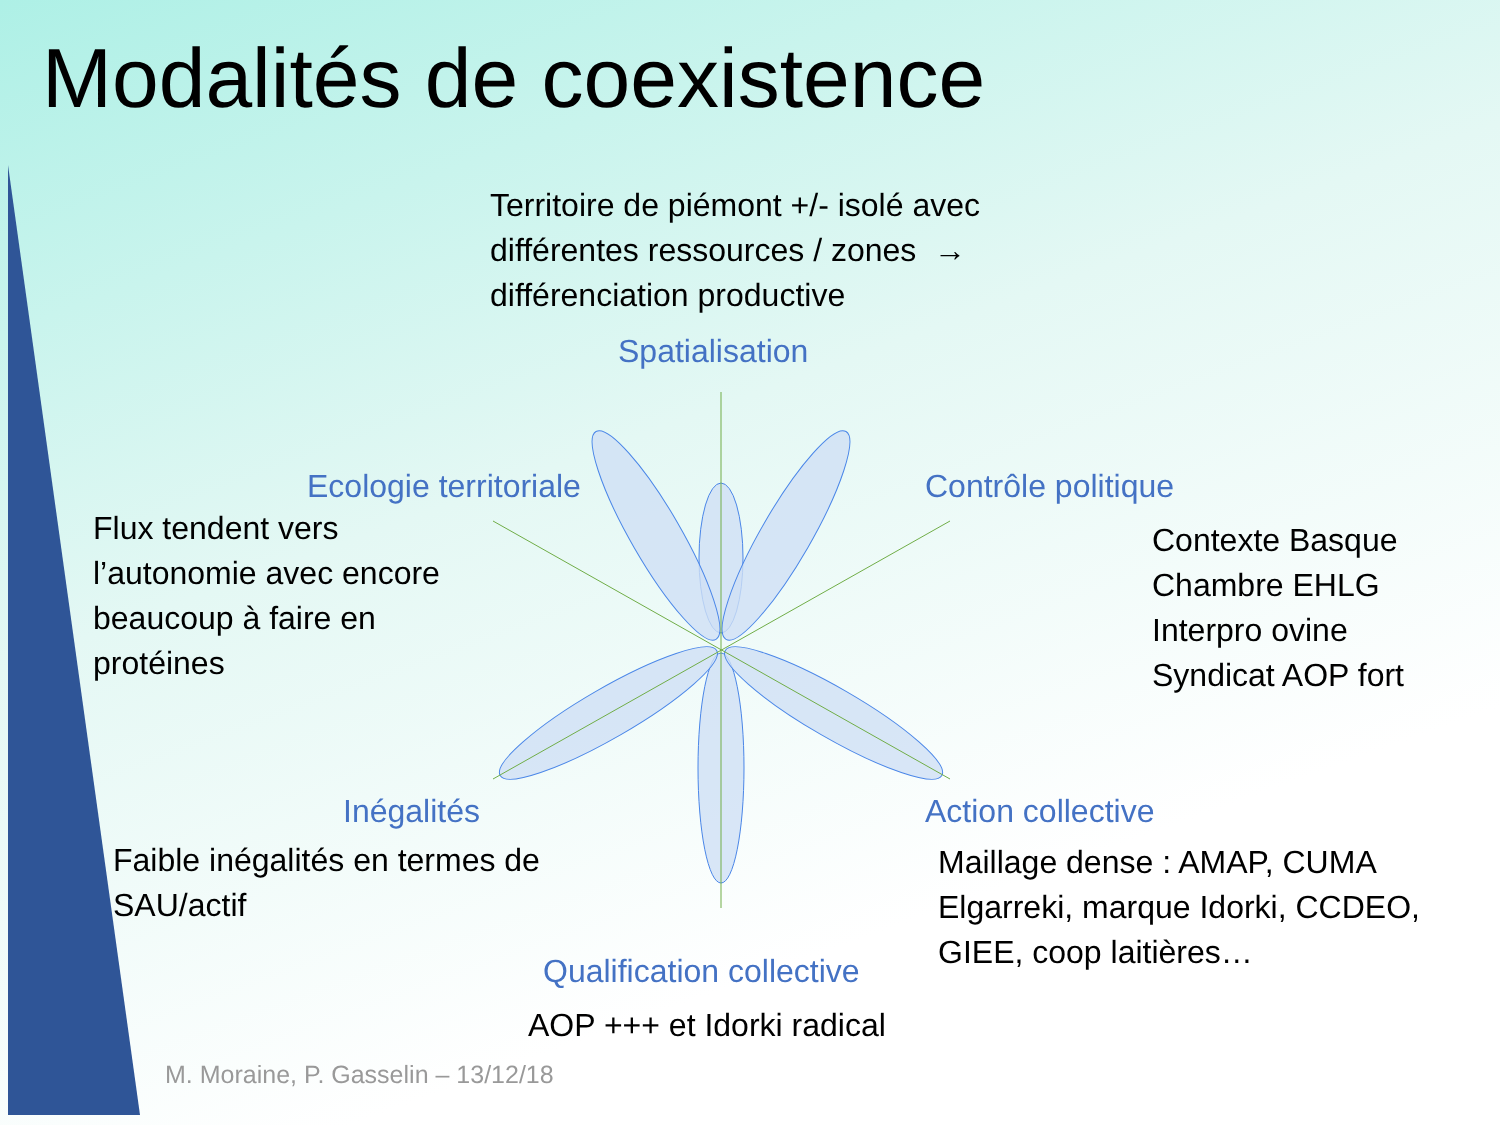Modalités de coexistence
Territoire de piémont +/- isolé avec
différentes ressources / zones →
différenciation productive
Spatialisation
Ecologie territoriale Contrôle politique
Flux tendent vers
l’autonomie avec encore
beaucoup à faire en
protéines
Contexte Basque
Chambre EHLG
Interpro ovine
Syndicat AOP fort
Inégalités Action collective
Faible inégalités en termes de
SAU/actif
Maillage dense : AMAP, CUMA
Elgarreki, marque Idorki, CCDEO,
GIEE, coop laitières…
Qualification collective
AOP +++ et Idorki radical
M. Moraine, P. Gasselin – 13/12/18